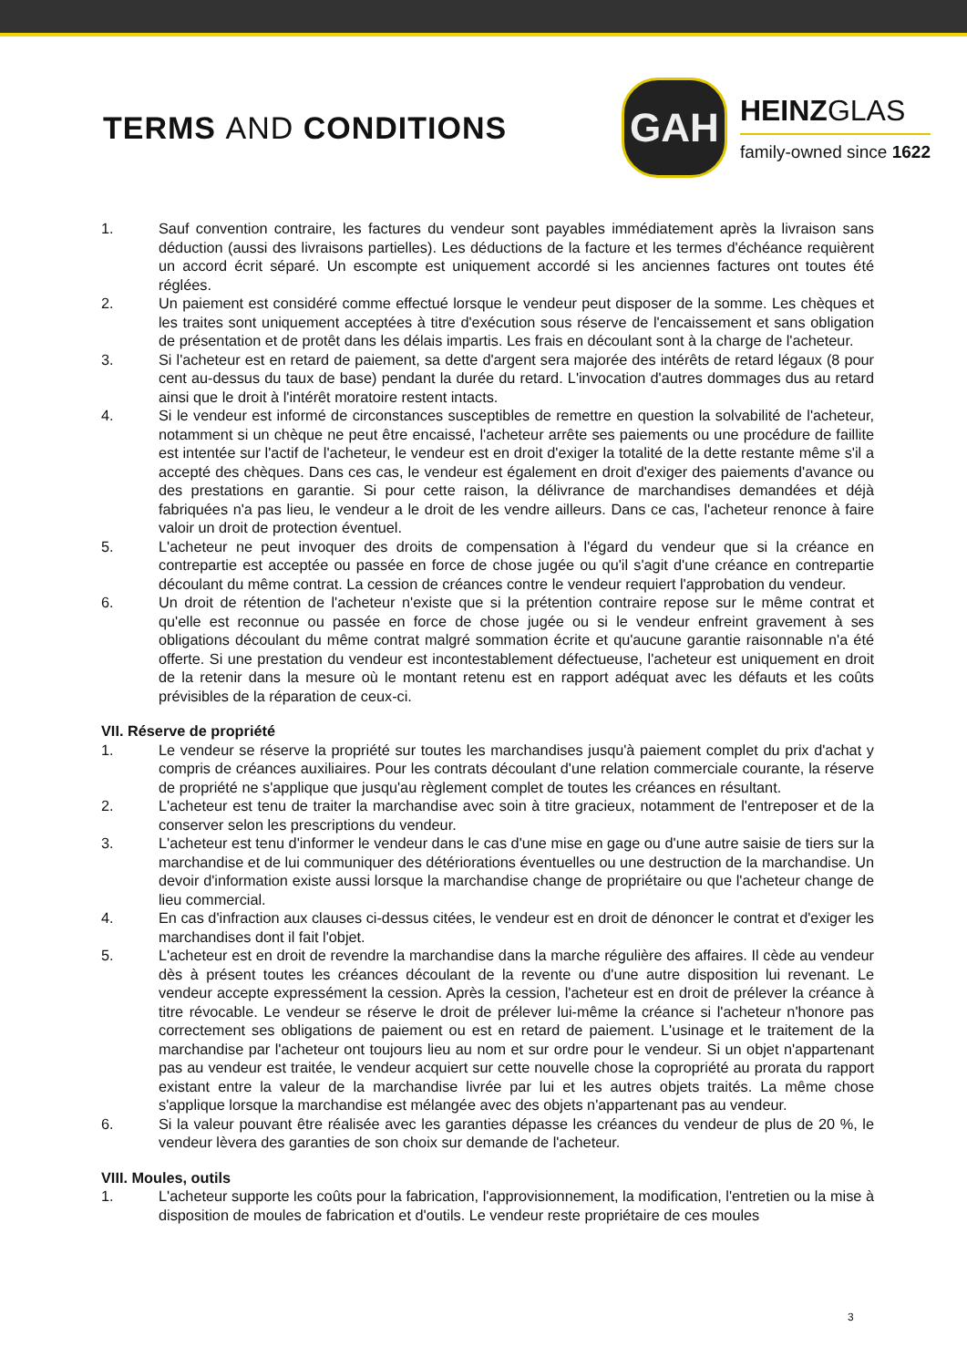TERMS AND CONDITIONS
GAH
HEINZGLAS
family-owned since 1622
1. Sauf convention contraire, les factures du vendeur sont payables immédiatement après la livraison sans déduction (aussi des livraisons partielles). Les déductions de la facture et les termes d'échéance requièrent un accord écrit séparé. Un escompte est uniquement accordé si les anciennes factures ont toutes été réglées.
2. Un paiement est considéré comme effectué lorsque le vendeur peut disposer de la somme. Les chèques et les traites sont uniquement acceptées à titre d'exécution sous réserve de l'encaissement et sans obligation de présentation et de protêt dans les délais impartis. Les frais en découlant sont à la charge de l'acheteur.
3. Si l'acheteur est en retard de paiement, sa dette d'argent sera majorée des intérêts de retard légaux (8 pour cent au-dessus du taux de base) pendant la durée du retard. L'invocation d'autres dommages dus au retard ainsi que le droit à l'intérêt moratoire restent intacts.
4. Si le vendeur est informé de circonstances susceptibles de remettre en question la solvabilité de l'acheteur, notamment si un chèque ne peut être encaissé, l'acheteur arrête ses paiements ou une procédure de faillite est intentée sur l'actif de l'acheteur, le vendeur est en droit d'exiger la totalité de la dette restante même s'il a accepté des chèques. Dans ces cas, le vendeur est également en droit d'exiger des paiements d'avance ou des prestations en garantie. Si pour cette raison, la délivrance de marchandises demandées et déjà fabriquées n'a pas lieu, le vendeur a le droit de les vendre ailleurs. Dans ce cas, l'acheteur renonce à faire valoir un droit de protection éventuel.
5. L'acheteur ne peut invoquer des droits de compensation à l'égard du vendeur que si la créance en contrepartie est acceptée ou passée en force de chose jugée ou qu'il s'agit d'une créance en contrepartie découlant du même contrat. La cession de créances contre le vendeur requiert l'approbation du vendeur.
6. Un droit de rétention de l'acheteur n'existe que si la prétention contraire repose sur le même contrat et qu'elle est reconnue ou passée en force de chose jugée ou si le vendeur enfreint gravement à ses obligations découlant du même contrat malgré sommation écrite et qu'aucune garantie raisonnable n'a été offerte. Si une prestation du vendeur est incontestablement défectueuse, l'acheteur est uniquement en droit de la retenir dans la mesure où le montant retenu est en rapport adéquat avec les défauts et les coûts prévisibles de la réparation de ceux-ci.
VII. Réserve de propriété
1. Le vendeur se réserve la propriété sur toutes les marchandises jusqu'à paiement complet du prix d'achat y compris de créances auxiliaires. Pour les contrats découlant d'une relation commerciale courante, la réserve de propriété ne s'applique que jusqu'au règlement complet de toutes les créances en résultant.
2. L'acheteur est tenu de traiter la marchandise avec soin à titre gracieux, notamment de l'entreposer et de la conserver selon les prescriptions du vendeur.
3. L'acheteur est tenu d'informer le vendeur dans le cas d'une mise en gage ou d'une autre saisie de tiers sur la marchandise et de lui communiquer des détériorations éventuelles ou une destruction de la marchandise. Un devoir d'information existe aussi lorsque la marchandise change de propriétaire ou que l'acheteur change de lieu commercial.
4. En cas d'infraction aux clauses ci-dessus citées, le vendeur est en droit de dénoncer le contrat et d'exiger les marchandises dont il fait l'objet.
5. L'acheteur est en droit de revendre la marchandise dans la marche régulière des affaires. Il cède au vendeur dès à présent toutes les créances découlant de la revente ou d'une autre disposition lui revenant. Le vendeur accepte expressément la cession. Après la cession, l'acheteur est en droit de prélever la créance à titre révocable. Le vendeur se réserve le droit de prélever lui-même la créance si l'acheteur n'honore pas correctement ses obligations de paiement ou est en retard de paiement. L'usinage et le traitement de la marchandise par l'acheteur ont toujours lieu au nom et sur ordre pour le vendeur. Si un objet n'appartenant pas au vendeur est traitée, le vendeur acquiert sur cette nouvelle chose la copropriété au prorata du rapport existant entre la valeur de la marchandise livrée par lui et les autres objets traités. La même chose s'applique lorsque la marchandise est mélangée avec des objets n'appartenant pas au vendeur.
6. Si la valeur pouvant être réalisée avec les garanties dépasse les créances du vendeur de plus de 20 %, le vendeur lèvera des garanties de son choix sur demande de l'acheteur.
VIII. Moules, outils
1. L'acheteur supporte les coûts pour la fabrication, l'approvisionnement, la modification, l'entretien ou la mise à disposition de moules de fabrication et d'outils. Le vendeur reste propriétaire de ces moules
3